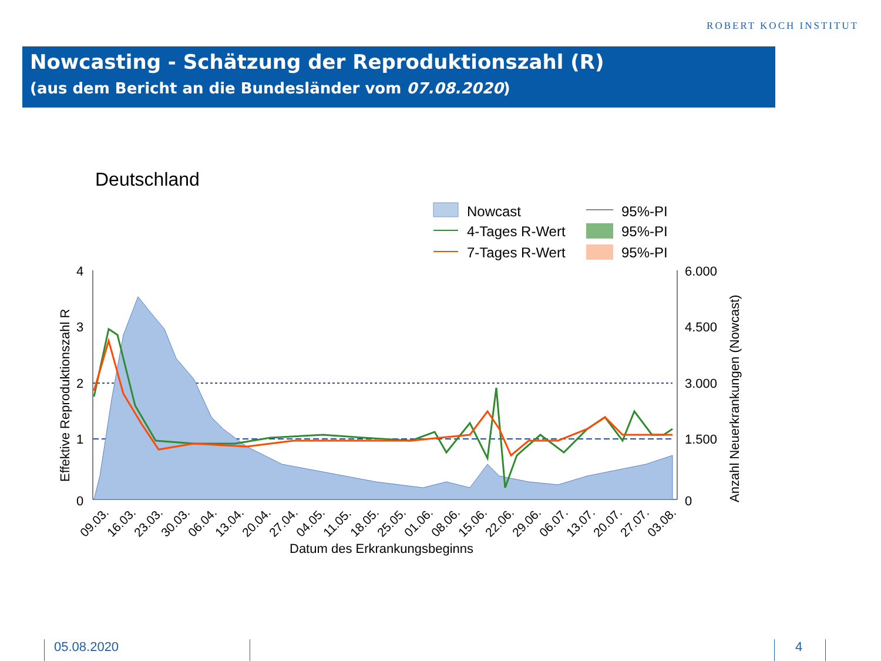ROBERT KOCH INSTITUT
Nowcasting - Schätzung der Reproduktionszahl (R)
(aus dem Bericht an die Bundesländer vom 07.08.2020)
Deutschland
Nowcast
4-Tages R-Wert
7-Tages R-Wert
95%-PI
95%-PI
95%-PI
4
3
2
1
0
6.000
4.500
3.000
1.500
0
Effektive Reproduktionszahl R
Anzahl Neuerkrankungen (Nowcast)
09.03.
16.03.
23.03.
30.03.
06.04.
13.04.
20.04.
27.04.
04.05.
11.05.
18.05.
25.05.
01.06.
08.06.
15.06.
22.06.
29.06.
06.07.
13.07.
20.07.
27.07.
03.08.
Datum des Erkrankungsbeginns
05.08.2020 4